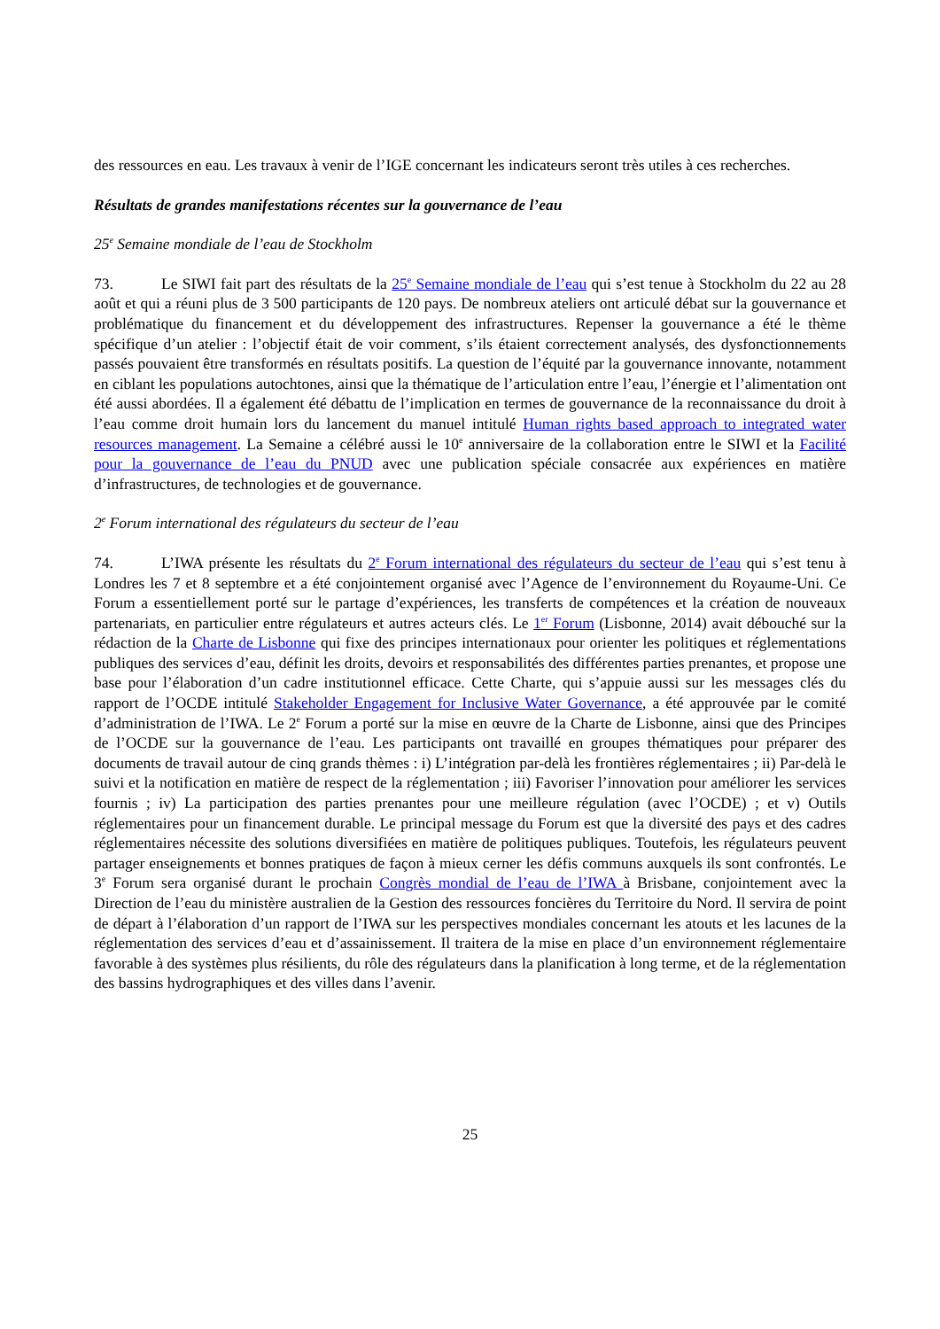des ressources en eau. Les travaux à venir de l’IGE concernant les indicateurs seront très utiles à ces recherches.
Résultats de grandes manifestations récentes sur la gouvernance de l’eau
25<sup>e</sup> Semaine mondiale de l’eau de Stockholm
73. Le SIWI fait part des résultats de la 25<sup>e</sup> Semaine mondiale de l’eau qui s’est tenue à Stockholm du 22 au 28 août et qui a réuni plus de 3 500 participants de 120 pays. De nombreux ateliers ont articulé débat sur la gouvernance et problématique du financement et du développement des infrastructures. Repenser la gouvernance a été le thème spécifique d’un atelier : l’objectif était de voir comment, s’ils étaient correctement analysés, des dysfonctionnements passés pouvaient être transformés en résultats positifs. La question de l’équité par la gouvernance innovante, notamment en ciblant les populations autochtones, ainsi que la thématique de l’articulation entre l’eau, l’énergie et l’alimentation ont été aussi abordées. Il a également été débattu de l’implication en termes de gouvernance de la reconnaissance du droit à l’eau comme droit humain lors du lancement du manuel intitulé Human rights based approach to integrated water resources management. La Semaine a célébré aussi le 10<sup>e</sup> anniversaire de la collaboration entre le SIWI et la Facilité pour la gouvernance de l’eau du PNUD avec une publication spéciale consacrée aux expériences en matière d’infrastructures, de technologies et de gouvernance.
2<sup>e</sup> Forum international des régulateurs du secteur de l’eau
74. L’IWA présente les résultats du 2<sup>e</sup> Forum international des régulateurs du secteur de l’eau qui s’est tenu à Londres les 7 et 8 septembre et a été conjointement organisé avec l’Agence de l’environnement du Royaume-Uni. Ce Forum a essentiellement porté sur le partage d’expériences, les transferts de compétences et la création de nouveaux partenariats, en particulier entre régulateurs et autres acteurs clés. Le 1<sup>er</sup> Forum (Lisbonne, 2014) avait débouché sur la rédaction de la Charte de Lisbonne qui fixe des principes internationaux pour orienter les politiques et réglementations publiques des services d’eau, définit les droits, devoirs et responsabilités des différentes parties prenantes, et propose une base pour l’élaboration d’un cadre institutionnel efficace. Cette Charte, qui s’appuie aussi sur les messages clés du rapport de l’OCDE intitulé Stakeholder Engagement for Inclusive Water Governance, a été approuvée par le comité d’administration de l’IWA. Le 2<sup>e</sup> Forum a porté sur la mise en œuvre de la Charte de Lisbonne, ainsi que des Principes de l’OCDE sur la gouvernance de l’eau. Les participants ont travaillé en groupes thématiques pour préparer des documents de travail autour de cinq grands thèmes : i) L’intégration par-delà les frontières réglementaires ; ii) Par-delà le suivi et la notification en matière de respect de la réglementation ; iii) Favoriser l’innovation pour améliorer les services fournis ; iv) La participation des parties prenantes pour une meilleure régulation (avec l’OCDE) ; et v) Outils réglementaires pour un financement durable. Le principal message du Forum est que la diversité des pays et des cadres réglementaires nécessite des solutions diversifiées en matière de politiques publiques. Toutefois, les régulateurs peuvent partager enseignements et bonnes pratiques de façon à mieux cerner les défis communs auxquels ils sont confrontés. Le 3<sup>e</sup> Forum sera organisé durant le prochain Congrès mondial de l’eau de l’IWA à Brisbane, conjointement avec la Direction de l’eau du ministère australien de la Gestion des ressources foncières du Territoire du Nord. Il servira de point de départ à l’élaboration d’un rapport de l’IWA sur les perspectives mondiales concernant les atouts et les lacunes de la réglementation des services d’eau et d’assainissement. Il traitera de la mise en place d’un environnement réglementaire favorable à des systèmes plus résilients, du rôle des régulateurs dans la planification à long terme, et de la réglementation des bassins hydrographiques et des villes dans l’avenir.
25